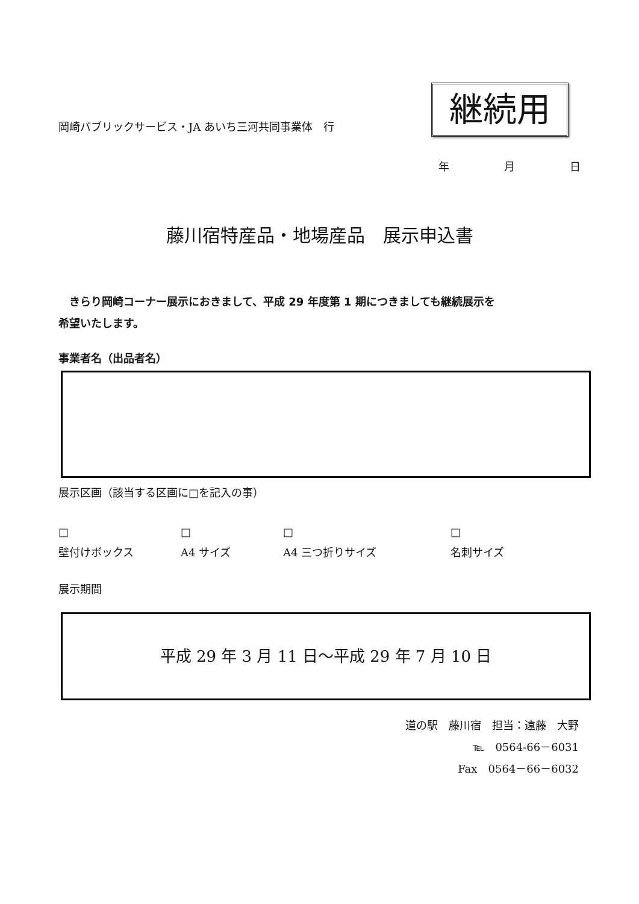岡崎パブリックサービス・JA あいち三河共同事業体　行
継続用
年 月 日
藤川宿特産品・地場産品　展示申込書
　きらり岡崎コーナー展示におきまして、平成 29 年度第 1 期につきましても継続展示を希望いたします。
事業者名（出品者名）
展示区画（該当する区画に□を記入の事）
□
壁付けボックス
□
A4 サイズ
□
A4 三つ折りサイズ
□
名刺サイズ
展示期間
平成 29 年 3 月 11 日～平成 29 年 7 月 10 日
道の駅　藤川宿　担当：遠藤　大野　
℡　0564‐66－6031
Fax　0564－66－6032